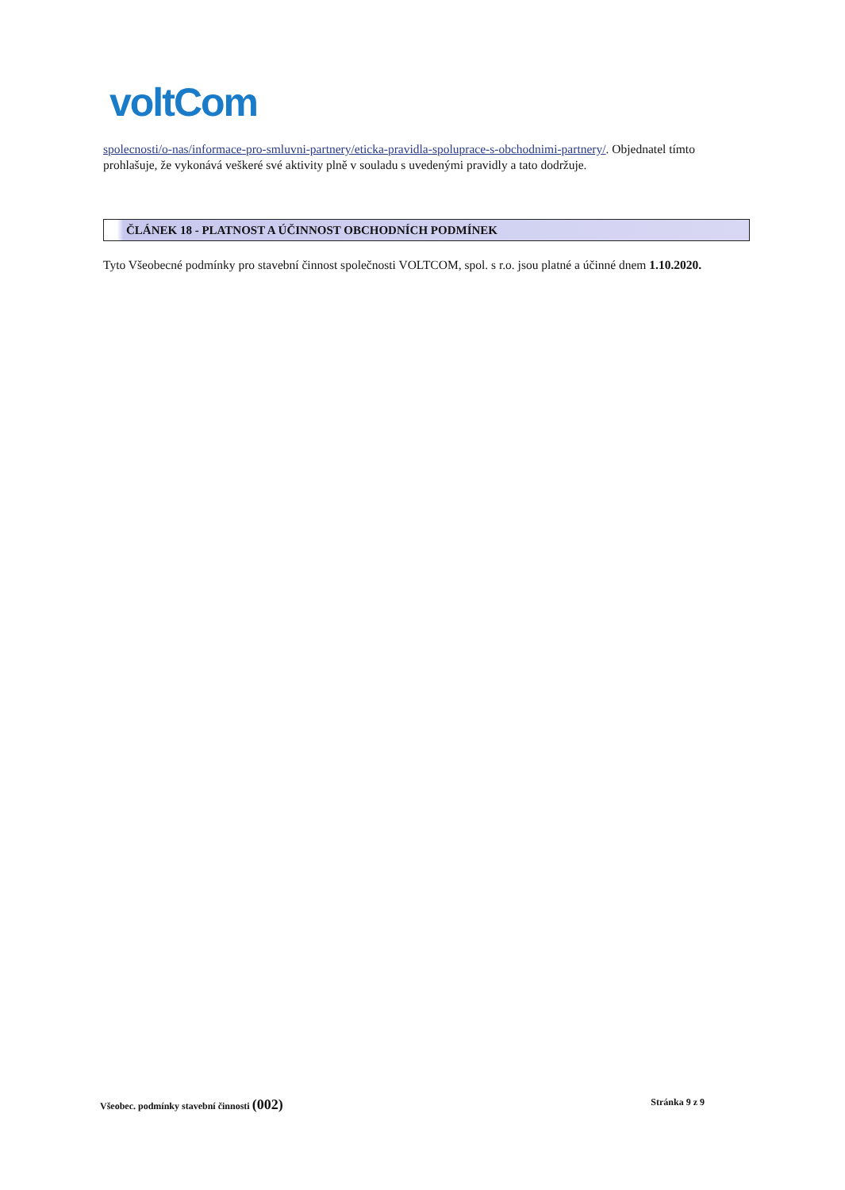voltCom
spolecnosti/o-nas/informace-pro-smluvni-partnery/eticka-pravidla-spoluprace-s-obchodnimi-partnery/. Objednatel tímto prohlašuje, že vykonává veškeré své aktivity plně v souladu s uvedenými pravidly a tato dodržuje.
ČLÁNEK 18 - PLATNOST A ÚČINNOST OBCHODNÍCH PODMÍNEK
Tyto Všeobecné podmínky pro stavební činnost společnosti VOLTCOM, spol. s r.o. jsou platné a účinné dnem 1.10.2020.
Všeobec. podmínky stavební činnosti (002) Stránka 9 z 9